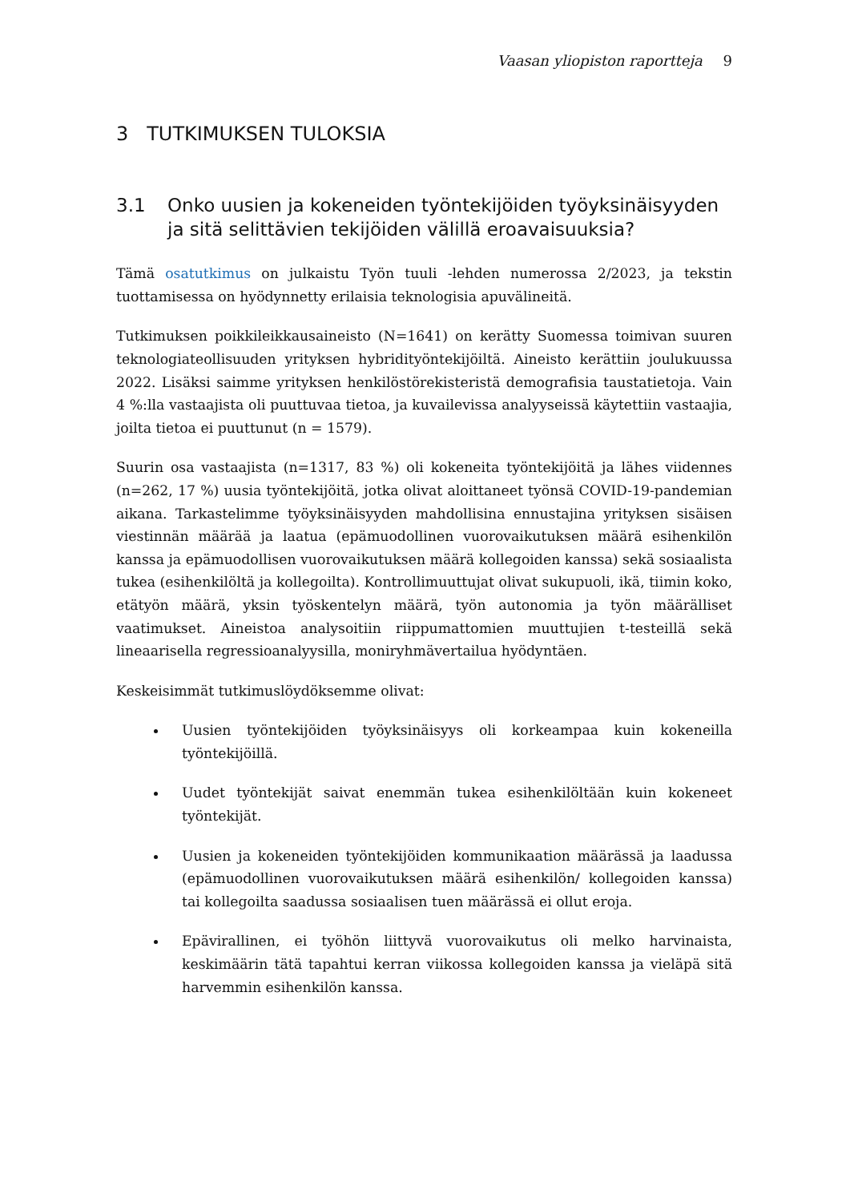Vaasan yliopiston raportteja 9
3 TUTKIMUKSEN TULOKSIA
3.1 Onko uusien ja kokeneiden työntekijöiden työyksinäisyyden ja sitä selittävien tekijöiden välillä eroavaisuuksia?
Tämä osatutkimus on julkaistu Työn tuuli -lehden numerossa 2/2023, ja tekstin tuottamisessa on hyödynnetty erilaisia teknologisia apuvälineitä.
Tutkimuksen poikkileikkausaineisto (N=1641) on kerätty Suomessa toimivan suuren teknologiateollisuuden yrityksen hybridityöntekijöiltä. Aineisto kerättiin joulukuussa 2022. Lisäksi saimme yrityksen henkilöstörekisteristä demografisia taustatietoja. Vain 4 %:lla vastaajista oli puuttuvaa tietoa, ja kuvailevissa analyyseissä käytettiin vastaajia, joilta tietoa ei puuttunut (n = 1579).
Suurin osa vastaajista (n=1317, 83 %) oli kokeneita työntekijöitä ja lähes viidennes (n=262, 17 %) uusia työntekijöitä, jotka olivat aloittaneet työnsä COVID-19-pandemian aikana. Tarkastelimme työyksinäisyyden mahdollisina ennustajina yrityksen sisäisen viestinnän määrää ja laatua (epämuodollinen vuorovaikutuksen määrä esihenkilön kanssa ja epämuodollisen vuorovaikutuksen määrä kollegoiden kanssa) sekä sosiaalista tukea (esihenkilöltä ja kollegoilta). Kontrollimuuttujat olivat sukupuoli, ikä, tiimin koko, etätyön määrä, yksin työskentelyn määrä, työn autonomia ja työn määrälliset vaatimukset. Aineistoa analysoitiin riippumattomien muuttujien t-testeillä sekä lineaarisella regressioanalyysilla, moniryhmävertailua hyödyntäen.
Keskeisimmät tutkimuslöydöksemme olivat:
Uusien työntekijöiden työyksinäisyys oli korkeampaa kuin kokeneilla työntekijöillä.
Uudet työntekijät saivat enemmän tukea esihenkilöltään kuin kokeneet työntekijät.
Uusien ja kokeneiden työntekijöiden kommunikaation määrässä ja laadussa (epämuodollinen vuorovaikutuksen määrä esihenkilön/ kollegoiden kanssa) tai kollegoilta saadussa sosiaalisen tuen määrässä ei ollut eroja.
Epävirallinen, ei työhön liittyvä vuorovaikutus oli melko harvinaista, keskimäärin tätä tapahtui kerran viikossa kollegoiden kanssa ja vieläpä sitä harvemmin esihenkilön kanssa.